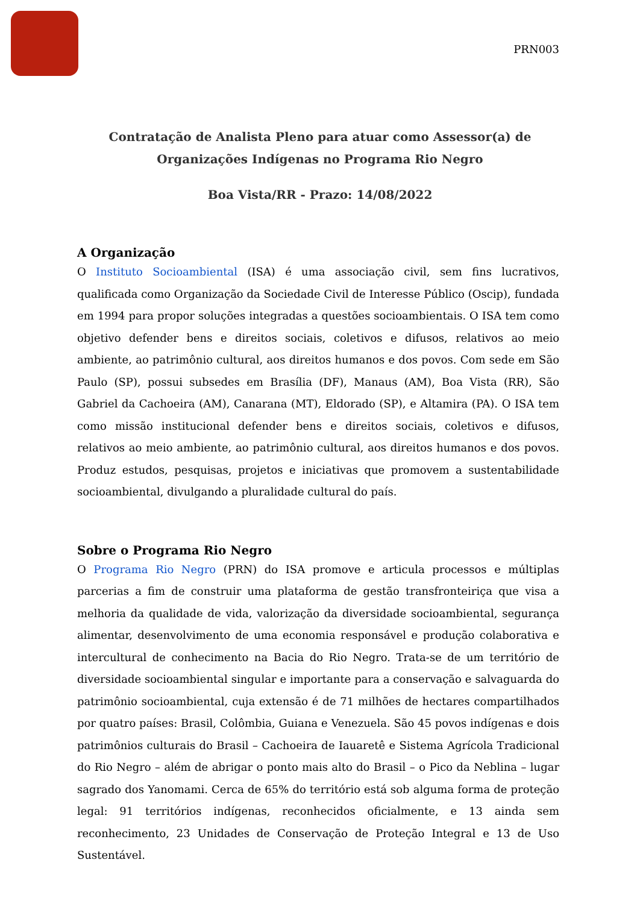PRN003
Contratação de Analista Pleno para atuar como Assessor(a) de Organizações Indígenas no Programa Rio Negro
Boa Vista/RR - Prazo: 14/08/2022
A Organização
O Instituto Socioambiental (ISA) é uma associação civil, sem fins lucrativos, qualificada como Organização da Sociedade Civil de Interesse Público (Oscip), fundada em 1994 para propor soluções integradas a questões socioambientais. O ISA tem como objetivo defender bens e direitos sociais, coletivos e difusos, relativos ao meio ambiente, ao patrimônio cultural, aos direitos humanos e dos povos. Com sede em São Paulo (SP), possui subsedes em Brasília (DF), Manaus (AM), Boa Vista (RR), São Gabriel da Cachoeira (AM), Canarana (MT), Eldorado (SP), e Altamira (PA). O ISA tem como missão institucional defender bens e direitos sociais, coletivos e difusos, relativos ao meio ambiente, ao patrimônio cultural, aos direitos humanos e dos povos. Produz estudos, pesquisas, projetos e iniciativas que promovem a sustentabilidade socioambiental, divulgando a pluralidade cultural do país.
Sobre o Programa Rio Negro
O Programa Rio Negro (PRN) do ISA promove e articula processos e múltiplas parcerias a fim de construir uma plataforma de gestão transfronteiriça que visa a melhoria da qualidade de vida, valorização da diversidade socioambiental, segurança alimentar, desenvolvimento de uma economia responsável e produção colaborativa e intercultural de conhecimento na Bacia do Rio Negro. Trata-se de um território de diversidade socioambiental singular e importante para a conservação e salvaguarda do patrimônio socioambiental, cuja extensão é de 71 milhões de hectares compartilhados por quatro países: Brasil, Colômbia, Guiana e Venezuela. São 45 povos indígenas e dois patrimônios culturais do Brasil – Cachoeira de Iauaretê e Sistema Agrícola Tradicional do Rio Negro – além de abrigar o ponto mais alto do Brasil – o Pico da Neblina – lugar sagrado dos Yanomami. Cerca de 65% do território está sob alguma forma de proteção legal: 91 territórios indígenas, reconhecidos oficialmente, e 13 ainda sem reconhecimento, 23 Unidades de Conservação de Proteção Integral e 13 de Uso Sustentável.